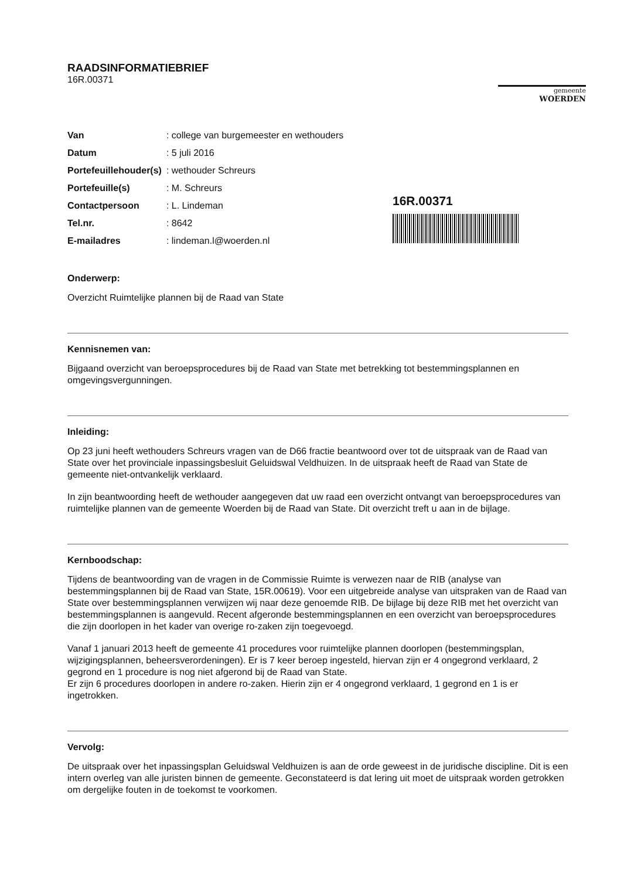RAADSINFORMATIEBRIEF
16R.00371
gemeente
WOERDEN
| Van | : college van burgemeester en wethouders |
| Datum | : 5 juli 2016 |
| Portefeuillehouder(s) | : wethouder Schreurs |
| Portefeuille(s) | : M. Schreurs |
| Contactpersoon | : L. Lindeman |
| Tel.nr. | : 8642 |
| E-mailadres | : lindeman.l@woerden.nl |
16R.00371
Onderwerp:
Overzicht Ruimtelijke plannen bij de Raad van State
Kennisnemen van:
Bijgaand overzicht van beroepsprocedures bij de Raad van State met betrekking tot bestemmingsplannen en omgevingsvergunningen.
Inleiding:
Op 23 juni heeft wethouders Schreurs vragen van de D66 fractie beantwoord over tot de uitspraak van de Raad van State over het provinciale inpassingsbesluit Geluidswal Veldhuizen. In de uitspraak heeft de Raad van State de gemeente niet-ontvankelijk verklaard.
In zijn beantwoording heeft de wethouder aangegeven dat uw raad een overzicht ontvangt van beroepsprocedures van ruimtelijke plannen van de gemeente Woerden bij de Raad van State. Dit overzicht treft u aan in de bijlage.
Kernboodschap:
Tijdens de beantwoording van de vragen in de Commissie Ruimte is verwezen naar de RIB (analyse van bestemmingsplannen bij de Raad van State, 15R.00619). Voor een uitgebreide analyse van uitspraken van de Raad van State over bestemmingsplannen verwijzen wij naar deze genoemde RIB. De bijlage bij deze RIB met het overzicht van bestemmingsplannen is aangevuld. Recent afgeronde bestemmingsplannen en een overzicht van beroepsprocedures die zijn doorlopen in het kader van overige ro-zaken zijn toegevoegd.
Vanaf 1 januari 2013 heeft de gemeente 41 procedures voor ruimtelijke plannen doorlopen (bestemmingsplan, wijzigingsplannen, beheersverordeningen). Er is 7 keer beroep ingesteld, hiervan zijn er 4 ongegrond verklaard, 2 gegrond en 1 procedure is nog niet afgerond bij de Raad van State.
Er zijn 6 procedures doorlopen in andere ro-zaken. Hierin zijn er 4 ongegrond verklaard, 1 gegrond en 1 is er ingetrokken.
Vervolg:
De uitspraak over het inpassingsplan Geluidswal Veldhuizen is aan de orde geweest in de juridische discipline. Dit is een intern overleg van alle juristen binnen de gemeente. Geconstateerd is dat lering uit moet de uitspraak worden getrokken om dergelijke fouten in de toekomst te voorkomen.